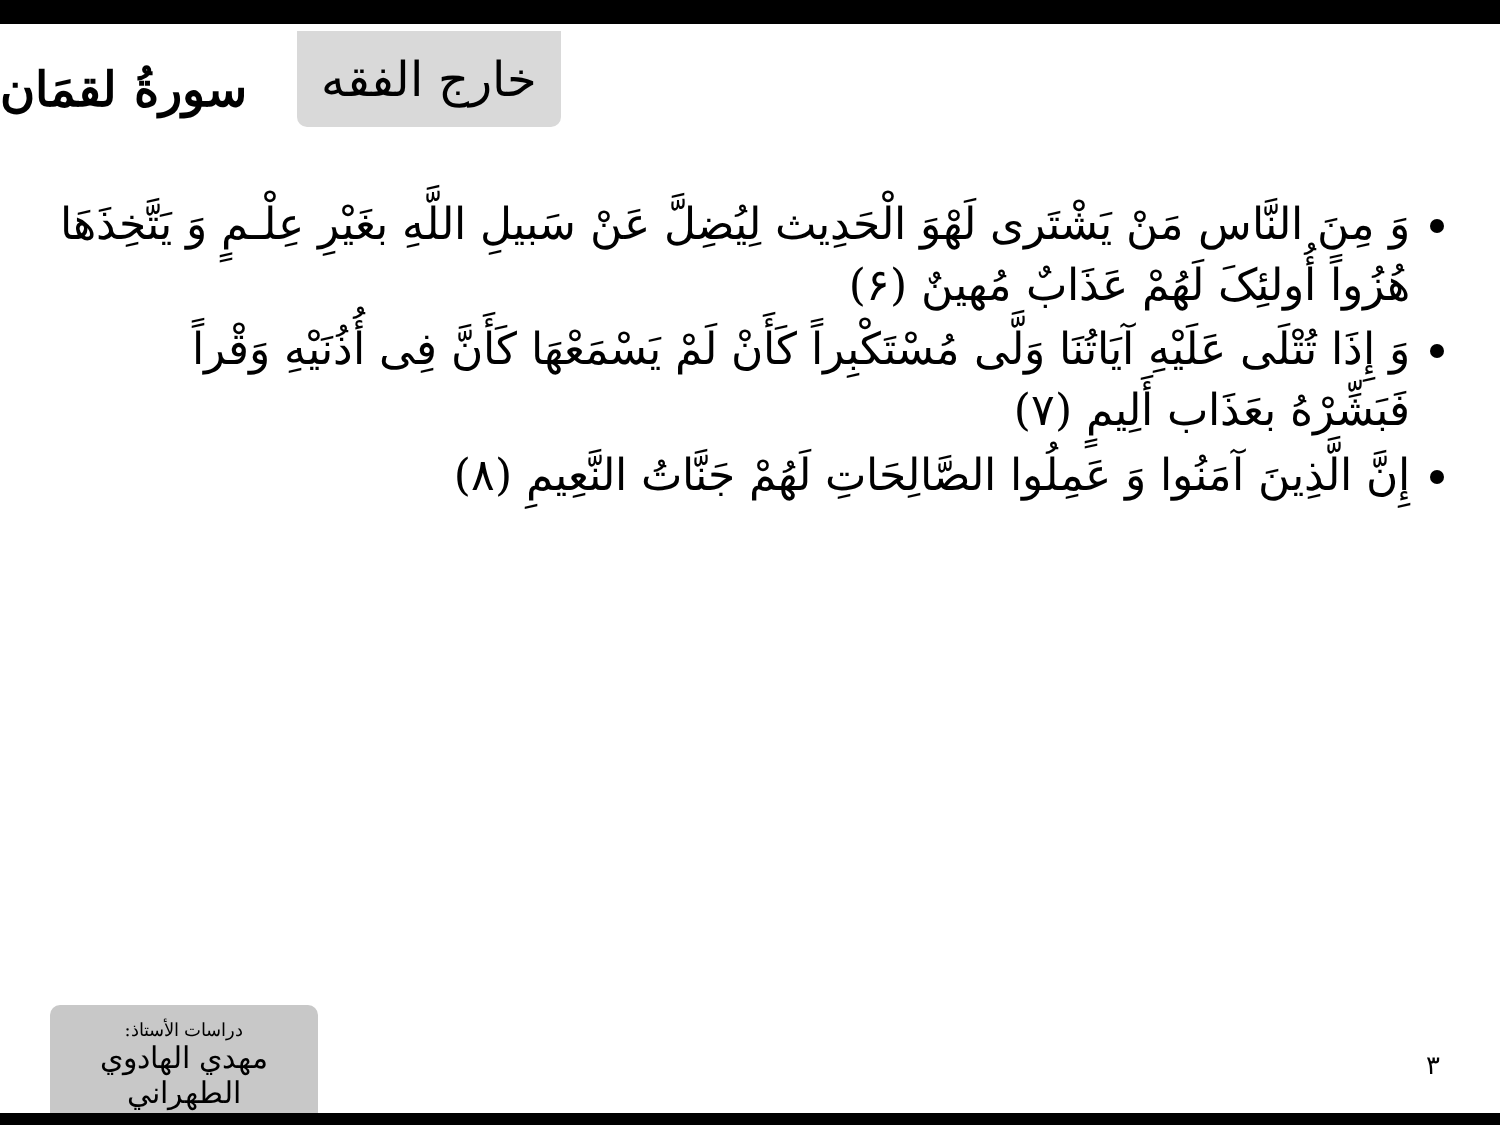خارج الفقه سورةُ لقمَان
وَ مِنَ النَّاس مَنْ يَشْتَرى لَهْوَ الْحَدِيث لِيُضِلَّ عَنْ سَبيلِ اللَّهِ بغَيْرِ عِلْـمٍ وَ يَتَّخِذَهَا هُزُواً أُولئِکَ لَهُمْ عَذَابٌ مُهينٌ (۶)
وَ إِذَا تُتْلَى عَلَيْهِ آيَاتُنَا وَلَّى مُسْتَكْبِراً كَأَنْ لَمْ يَسْمَعْهَا كَأَنَّ فِى أُذُنَيْهِ وَقْراً فَبَشِّرْهُ بعَذَاب أَلِيمٍ (۷)
إِنَّ الَّذِينَ آمَنُوا وَ عَمِلُوا الصَّالِحَاتِ لَهُمْ جَنَّاتُ النَّعِيمِ (۸)
دراسات الأستاذ:
مهدي الهادوي الطهراني
٣